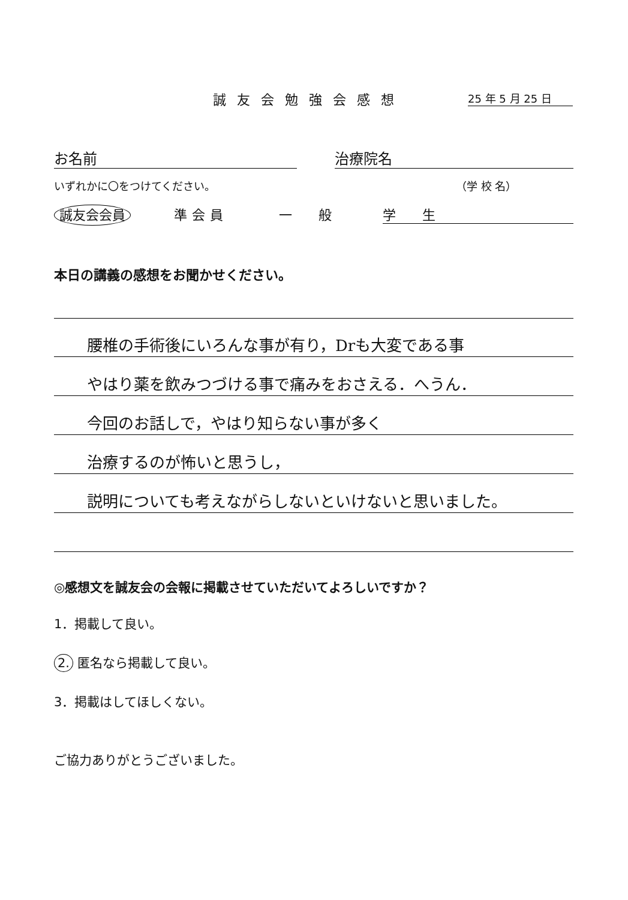誠友会勉強会感想 25 年 5 月 25 日
お名前 治療院名
いずれかに〇をつけてください。 （学 校 名）
誠友会会員 準会員 一　　般 学　　生
本日の講義の感想をお聞かせください。
腰椎の手術後にいろんな事が有り，Drも大変である事
やはり薬を飲みつづける事で痛みをおさえる．へうん．
今回のお話しで，やはり知らない事が多く
治療するのが怖いと思うし，
説明についても考えながらしないといけないと思いました。
◎感想文を誠友会の会報に掲載させていただいてよろしいですか？
1．掲載して良い。
2. 匿名なら掲載して良い。
3．掲載はしてほしくない。
ご協力ありがとうございました。